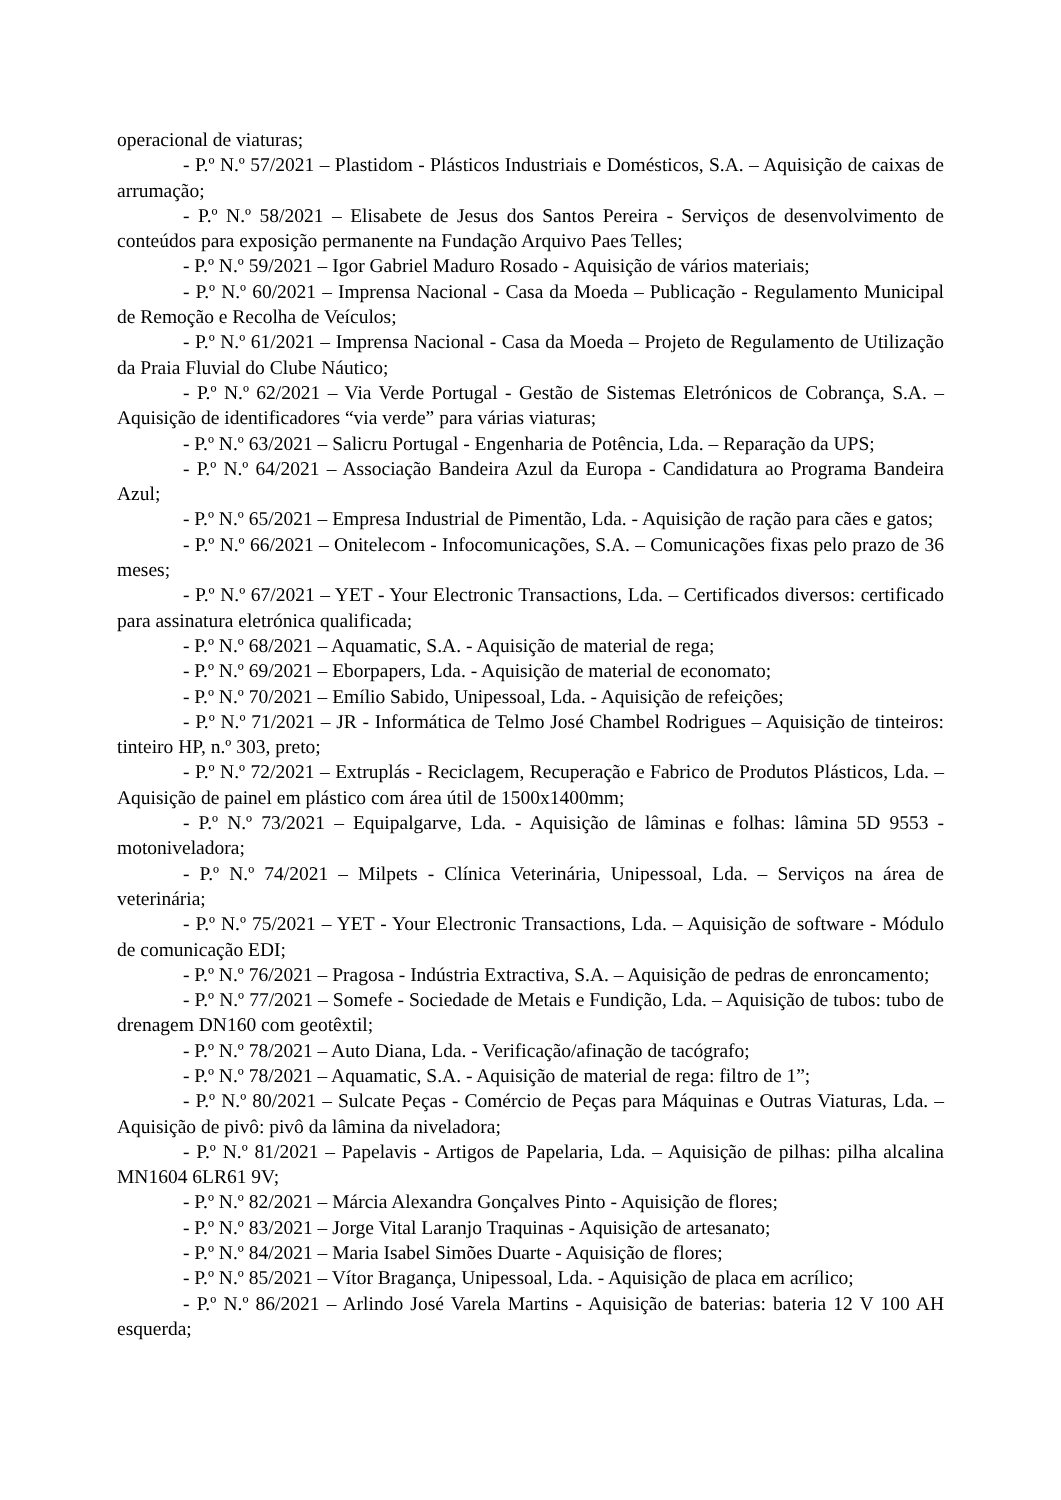operacional de viaturas;
- P.º N.º 57/2021 – Plastidom - Plásticos Industriais e Domésticos, S.A. – Aquisição de caixas de arrumação;
- P.º N.º 58/2021 – Elisabete de Jesus dos Santos Pereira - Serviços de desenvolvimento de conteúdos para exposição permanente na Fundação Arquivo Paes Telles;
- P.º N.º 59/2021 – Igor Gabriel Maduro Rosado - Aquisição de vários materiais;
- P.º N.º 60/2021 – Imprensa Nacional - Casa da Moeda – Publicação - Regulamento Municipal de Remoção e Recolha de Veículos;
- P.º N.º 61/2021 – Imprensa Nacional - Casa da Moeda – Projeto de Regulamento de Utilização da Praia Fluvial do Clube Náutico;
- P.º N.º 62/2021 – Via Verde Portugal - Gestão de Sistemas Eletrónicos de Cobrança, S.A. – Aquisição de identificadores “via verde” para várias viaturas;
- P.º N.º 63/2021 – Salicru Portugal - Engenharia de Potência, Lda. – Reparação da UPS;
- P.º N.º 64/2021 – Associação Bandeira Azul da Europa - Candidatura ao Programa Bandeira Azul;
- P.º N.º 65/2021 – Empresa Industrial de Pimentão, Lda. - Aquisição de ração para cães e gatos;
- P.º N.º 66/2021 – Onitelecom - Infocomunicações, S.A. – Comunicações fixas pelo prazo de 36 meses;
- P.º N.º 67/2021 – YET - Your Electronic Transactions, Lda. – Certificados diversos: certificado para assinatura eletrónica qualificada;
- P.º N.º 68/2021 – Aquamatic, S.A. - Aquisição de material de rega;
- P.º N.º 69/2021 – Eborpapers, Lda. - Aquisição de material de economato;
- P.º N.º 70/2021 – Emílio Sabido, Unipessoal, Lda. - Aquisição de refeições;
- P.º N.º 71/2021 – JR - Informática de Telmo José Chambel Rodrigues – Aquisição de tinteiros: tinteiro HP, n.º 303, preto;
- P.º N.º 72/2021 – Extruplás - Reciclagem, Recuperação e Fabrico de Produtos Plásticos, Lda. – Aquisição de painel em plástico com área útil de 1500x1400mm;
- P.º N.º 73/2021 – Equipalgarve, Lda. - Aquisição de lâminas e folhas: lâmina 5D 9553 - motoniveladora;
- P.º N.º 74/2021 – Milpets - Clínica Veterinária, Unipessoal, Lda. – Serviços na área de veterinária;
- P.º N.º 75/2021 – YET - Your Electronic Transactions, Lda. – Aquisição de software - Módulo de comunicação EDI;
- P.º N.º 76/2021 – Pragosa - Indústria Extractiva, S.A. – Aquisição de pedras de enroncamento;
- P.º N.º 77/2021 – Somefe - Sociedade de Metais e Fundição, Lda. – Aquisição de tubos: tubo de drenagem DN160 com geotêxtil;
- P.º N.º 78/2021 – Auto Diana, Lda. - Verificação/afinação de tacógrafo;
- P.º N.º 78/2021 – Aquamatic, S.A. - Aquisição de material de rega: filtro de 1”;
- P.º N.º 80/2021 – Sulcate Peças - Comércio de Peças para Máquinas e Outras Viaturas, Lda. – Aquisição de pivô: pivô da lâmina da niveladora;
- P.º N.º 81/2021 – Papelavis - Artigos de Papelaria, Lda. – Aquisição de pilhas: pilha alcalina MN1604 6LR61 9V;
- P.º N.º 82/2021 – Márcia Alexandra Gonçalves Pinto - Aquisição de flores;
- P.º N.º 83/2021 – Jorge Vital Laranjo Traquinas - Aquisição de artesanato;
- P.º N.º 84/2021 – Maria Isabel Simões Duarte - Aquisição de flores;
- P.º N.º 85/2021 – Vítor Bragança, Unipessoal, Lda. - Aquisição de placa em acrílico;
- P.º N.º 86/2021 – Arlindo José Varela Martins - Aquisição de baterias: bateria 12 V 100 AH esquerda;